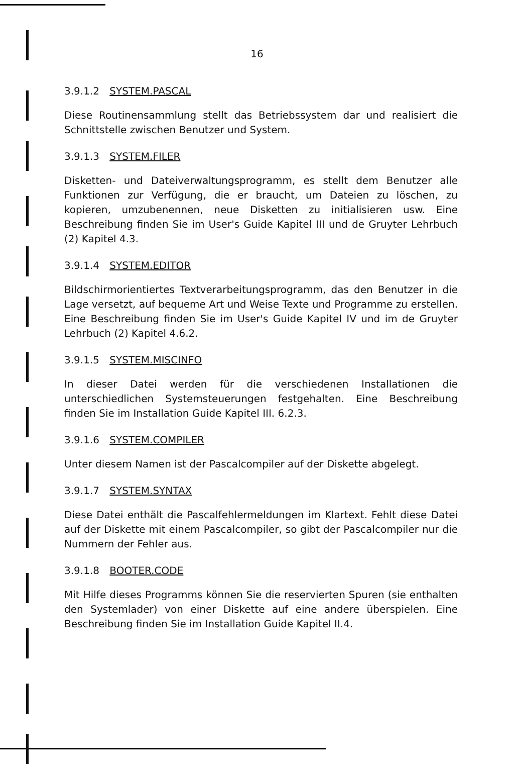16
3.9.1.2 SYSTEM.PASCAL
Diese Routinensammlung stellt das Betriebssystem dar und realisiert die Schnittstelle zwischen Benutzer und System.
3.9.1.3 SYSTEM.FILER
Disketten- und Dateiverwaltungsprogramm, es stellt dem Benutzer alle Funktionen zur Verfügung, die er braucht, um Dateien zu löschen, zu kopieren, umzubenennen, neue Disketten zu initialisieren usw. Eine Beschreibung finden Sie im User's Guide Kapitel III und de Gruyter Lehrbuch (2) Kapitel 4.3.
3.9.1.4 SYSTEM.EDITOR
Bildschirmorientiertes Textverarbeitungsprogramm, das den Benutzer in die Lage versetzt, auf bequeme Art und Weise Texte und Programme zu erstellen. Eine Beschreibung finden Sie im User's Guide Kapitel IV und im de Gruyter Lehrbuch (2) Kapitel 4.6.2.
3.9.1.5 SYSTEM.MISCINFO
In dieser Datei werden für die verschiedenen Installationen die unterschiedlichen Systemsteuerungen festgehalten. Eine Beschreibung finden Sie im Installation Guide Kapitel III. 6.2.3.
3.9.1.6 SYSTEM.COMPILER
Unter diesem Namen ist der Pascalcompiler auf der Diskette abgelegt.
3.9.1.7 SYSTEM.SYNTAX
Diese Datei enthält die Pascalfehlermeldungen im Klartext. Fehlt diese Datei auf der Diskette mit einem Pascalcompiler, so gibt der Pascalcompiler nur die Nummern der Fehler aus.
3.9.1.8 BOOTER.CODE
Mit Hilfe dieses Programms können Sie die reservierten Spuren (sie enthalten den Systemlader) von einer Diskette auf eine andere überspielen. Eine Beschreibung finden Sie im Installation Guide Kapitel II.4.